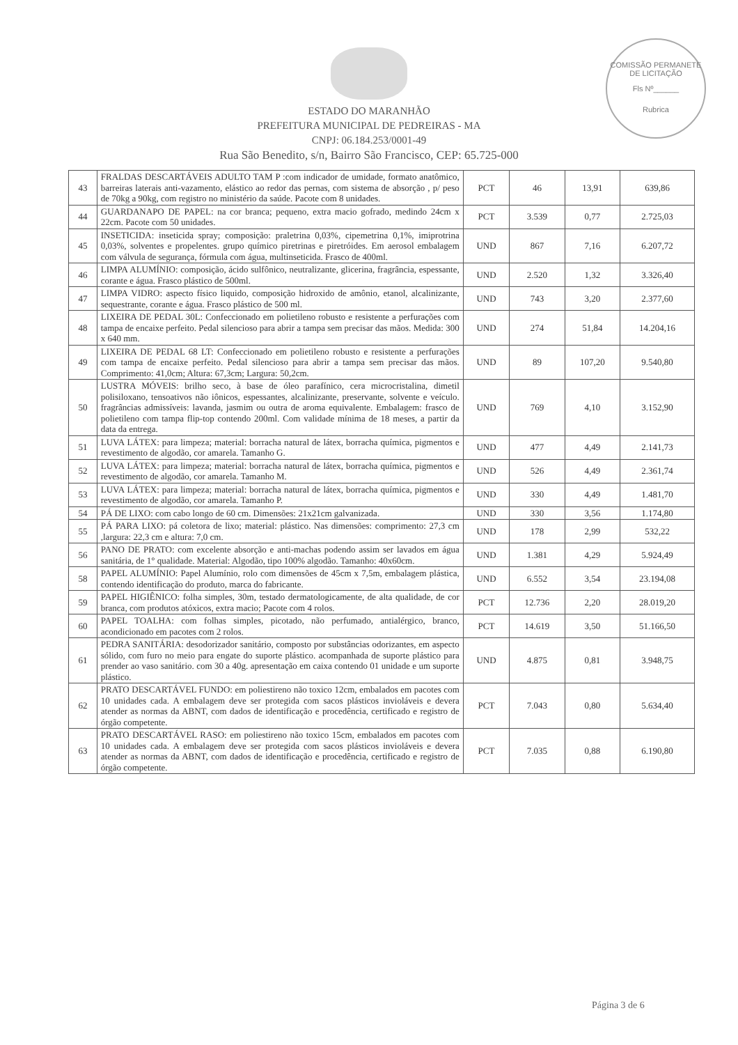COMISSÃO PERMANETE DE LICITAÇÃO
Fls Nº______
Rubrica
ESTADO DO MARANHÃO
PREFEITURA MUNICIPAL DE PEDREIRAS - MA
CNPJ: 06.184.253/0001-49
Rua São Benedito, s/n, Bairro São Francisco, CEP: 65.725-000
| 43 | FRALDAS DESCARTÁVEIS ADULTO TAM P :com indicador de umidade, formato anatômico, barreiras laterais anti-vazamento, elástico ao redor das pernas, com sistema de absorção , p/ peso de 70kg a 90kg, com registro no ministério da saúde. Pacote com 8 unidades. | PCT | 46 | 13,91 | 639,86 |
| 44 | GUARDANAPO DE PAPEL: na cor branca; pequeno, extra macio gofrado, medindo 24cm x 22cm. Pacote com 50 unidades. | PCT | 3.539 | 0,77 | 2.725,03 |
| 45 | INSETICIDA: inseticida spray; composição: praletrina 0,03%, cipemetrina 0,1%, imiprotrina 0,03%, solventes e propelentes. grupo químico piretrinas e piretróides. Em aerosol embalagem com válvula de segurança, fórmula com água, multinseticida. Frasco de 400ml. | UND | 867 | 7,16 | 6.207,72 |
| 46 | LIMPA ALUMÍNIO: composição, ácido sulfônico, neutralizante, glicerina, fragrância, espessante, corante e água. Frasco plástico de 500ml. | UND | 2.520 | 1,32 | 3.326,40 |
| 47 | LIMPA VIDRO: aspecto físico liquido, composição hidroxido de amônio, etanol, alcalinizante, sequestrante, corante e água. Frasco plástico de 500 ml. | UND | 743 | 3,20 | 2.377,60 |
| 48 | LIXEIRA DE PEDAL 30L: Confeccionado em polietileno robusto e resistente a perfurações com tampa de encaixe perfeito. Pedal silencioso para abrir a tampa sem precisar das mãos. Medida: 300 x 640 mm. | UND | 274 | 51,84 | 14.204,16 |
| 49 | LIXEIRA DE PEDAL 68 LT: Confeccionado em polietileno robusto e resistente a perfurações com tampa de encaixe perfeito. Pedal silencioso para abrir a tampa sem precisar das mãos. Comprimento: 41,0cm; Altura: 67,3cm; Largura: 50,2cm. | UND | 89 | 107,20 | 9.540,80 |
| 50 | LUSTRA MÓVEIS: brilho seco, à base de óleo parafínico, cera microcristalina, dimetil polisiloxano, tensoativos não iônicos, espessantes, alcalinizante, preservante, solvente e veículo. fragrâncias admissíveis: lavanda, jasmim ou outra de aroma equivalente. Embalagem: frasco de polietileno com tampa flip-top contendo 200ml. Com validade mínima de 18 meses, a partir da data da entrega. | UND | 769 | 4,10 | 3.152,90 |
| 51 | LUVA LÁTEX: para limpeza; material: borracha natural de látex, borracha química, pigmentos e revestimento de algodão, cor amarela. Tamanho G. | UND | 477 | 4,49 | 2.141,73 |
| 52 | LUVA LÁTEX: para limpeza; material: borracha natural de látex, borracha química, pigmentos e revestimento de algodão, cor amarela. Tamanho M. | UND | 526 | 4,49 | 2.361,74 |
| 53 | LUVA LÁTEX: para limpeza; material: borracha natural de látex, borracha química, pigmentos e revestimento de algodão, cor amarela. Tamanho P. | UND | 330 | 4,49 | 1.481,70 |
| 54 | PÁ DE LIXO: com cabo longo de 60 cm. Dimensões: 21x21cm galvanizada. | UND | 330 | 3,56 | 1.174,80 |
| 55 | PÁ PARA LIXO: pá coletora de lixo; material: plástico. Nas dimensões: comprimento: 27,3 cm ,largura: 22,3 cm e altura: 7,0 cm. | UND | 178 | 2,99 | 532,22 |
| 56 | PANO DE PRATO: com excelente absorção e anti-machas podendo assim ser lavados em água sanitária, de 1° qualidade. Material: Algodão, tipo 100% algodão. Tamanho: 40x60cm. | UND | 1.381 | 4,29 | 5.924,49 |
| 58 | PAPEL ALUMÍNIO: Papel Alumínio, rolo com dimensões de 45cm x 7,5m, embalagem plástica, contendo identificação do produto, marca do fabricante. | UND | 6.552 | 3,54 | 23.194,08 |
| 59 | PAPEL HIGIÊNICO: folha simples, 30m, testado dermatologicamente, de alta qualidade, de cor branca, com produtos atóxicos, extra macio; Pacote com 4 rolos. | PCT | 12.736 | 2,20 | 28.019,20 |
| 60 | PAPEL TOALHA: com folhas simples, picotado, não perfumado, antialérgico, branco, acondicionado em pacotes com 2 rolos. | PCT | 14.619 | 3,50 | 51.166,50 |
| 61 | PEDRA SANITÁRIA: desodorizador sanitário, composto por substâncias odorizantes, em aspecto sólido, com furo no meio para engate do suporte plástico. acompanhada de suporte plástico para prender ao vaso sanitário. com 30 a 40g. apresentação em caixa contendo 01 unidade e um suporte plástico. | UND | 4.875 | 0,81 | 3.948,75 |
| 62 | PRATO DESCARTÁVEL FUNDO: em poliestireno não toxico 12cm, embalados em pacotes com 10 unidades cada. A embalagem deve ser protegida com sacos plásticos invioláveis e devera atender as normas da ABNT, com dados de identificação e procedência, certificado e registro de órgão competente. | PCT | 7.043 | 0,80 | 5.634,40 |
| 63 | PRATO DESCARTÁVEL RASO: em poliestireno não toxico 15cm, embalados em pacotes com 10 unidades cada. A embalagem deve ser protegida com sacos plásticos invioláveis e devera atender as normas da ABNT, com dados de identificação e procedência, certificado e registro de órgão competente. | PCT | 7.035 | 0,88 | 6.190,80 |
Página 3 de 6